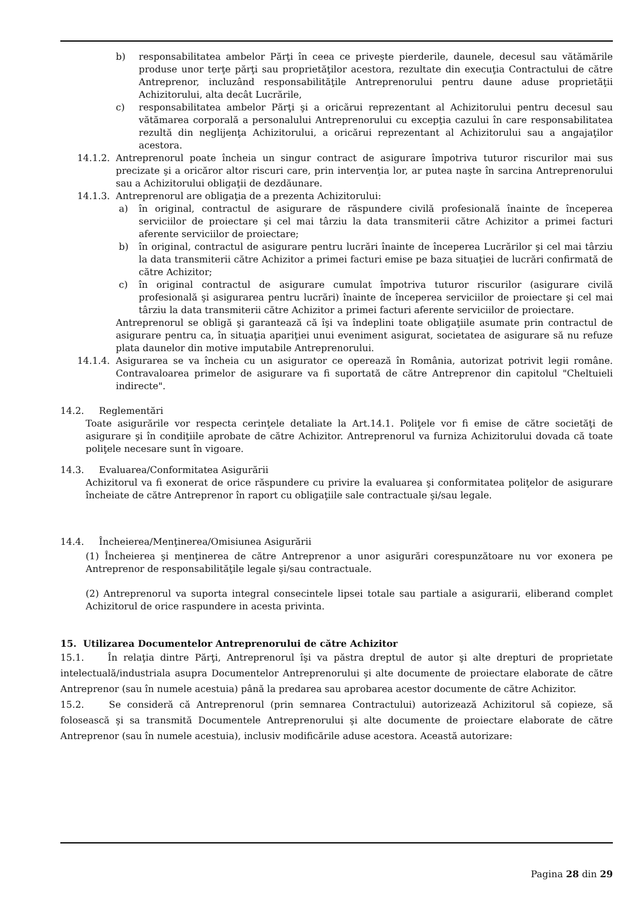b) responsabilitatea ambelor Părţi în ceea ce priveşte pierderile, daunele, decesul sau vătămările produse unor terţe părţi sau proprietăţilor acestora, rezultate din execuţia Contractului de către Antreprenor, incluzând responsabilităţile Antreprenorului pentru daune aduse proprietăţii Achizitorului, alta decât Lucrările,
c) responsabilitatea ambelor Părţi şi a oricărui reprezentant al Achizitorului pentru decesul sau vătămarea corporală a personalului Antreprenorului cu excepţia cazului în care responsabilitatea rezultă din neglijenţa Achizitorului, a oricărui reprezentant al Achizitorului sau a angajaţilor acestora.
14.1.2.
Antreprenorul poate încheia un singur contract de asigurare împotriva tuturor riscurilor mai sus precizate şi a oricăror altor riscuri care, prin intervenţia lor, ar putea naşte în sarcina Antreprenorului sau a Achizitorului obligaţii de dezdăunare.
14.1.3.
Antreprenorul are obligaţia de a prezenta Achizitorului:
a) în original, contractul de asigurare de răspundere civilă profesională înainte de începerea serviciilor de proiectare şi cel mai târziu la data transmiterii către Achizitor a primei facturi aferente serviciilor de proiectare;
b) în original, contractul de asigurare pentru lucrări înainte de începerea Lucrărilor şi cel mai târziu la data transmiterii către Achizitor a primei facturi emise pe baza situaţiei de lucrări confirmată de către Achizitor;
c) în original contractul de asigurare cumulat împotriva tuturor riscurilor (asigurare civilă profesională şi asigurarea pentru lucrări) înainte de începerea serviciilor de proiectare şi cel mai târziu la data transmiterii către Achizitor a primei facturi aferente serviciilor de proiectare.
Antreprenorul se obligă şi garantează că îşi va îndeplini toate obligaţiile asumate prin contractul de asigurare pentru ca, în situaţia apariţiei unui eveniment asigurat, societatea de asigurare să nu refuze plata daunelor din motive imputabile Antreprenorului.
14.1.4.
Asigurarea se va încheia cu un asigurator ce operează în România, autorizat potrivit legii române. Contravaloarea primelor de asigurare va fi suportată de către Antreprenor din capitolul "Cheltuieli indirecte".
14.2. Reglementări
Toate asigurările vor respecta cerinţele detaliate la Art.14.1. Poliţele vor fi emise de către societăţi de asigurare şi în condiţiile aprobate de către Achizitor. Antreprenorul va furniza Achizitorului dovada că toate poliţele necesare sunt în vigoare.
14.3. Evaluarea/Conformitatea Asigurării
Achizitorul va fi exonerat de orice răspundere cu privire la evaluarea şi conformitatea poliţelor de asigurare încheiate de către Antreprenor în raport cu obligaţiile sale contractuale şi/sau legale.
14.4. Încheierea/Menţinerea/Omisiunea Asigurării
(1) Încheierea şi menţinerea de către Antreprenor a unor asigurări corespunzătoare nu vor exonera pe Antreprenor de responsabilităţile legale şi/sau contractuale.
(2) Antreprenorul va suporta integral consecintele lipsei totale sau partiale a asigurarii, eliberand complet Achizitorul de orice raspundere in acesta privinta.
15. Utilizarea Documentelor Antreprenorului de către Achizitor
15.1. În relaţia dintre Părţi, Antreprenorul îşi va păstra dreptul de autor şi alte drepturi de proprietate intelectuală/industriala asupra Documentelor Antreprenorului şi alte documente de proiectare elaborate de către Antreprenor (sau în numele acestuia) până la predarea sau aprobarea acestor documente de către Achizitor.
15.2. Se consideră că Antreprenorul (prin semnarea Contractului) autorizează Achizitorul să copieze, să folosească şi sa transmită Documentele Antreprenorului şi alte documente de proiectare elaborate de către Antreprenor (sau în numele acestuia), inclusiv modificările aduse acestora. Această autorizare:
Pagina 28 din 29